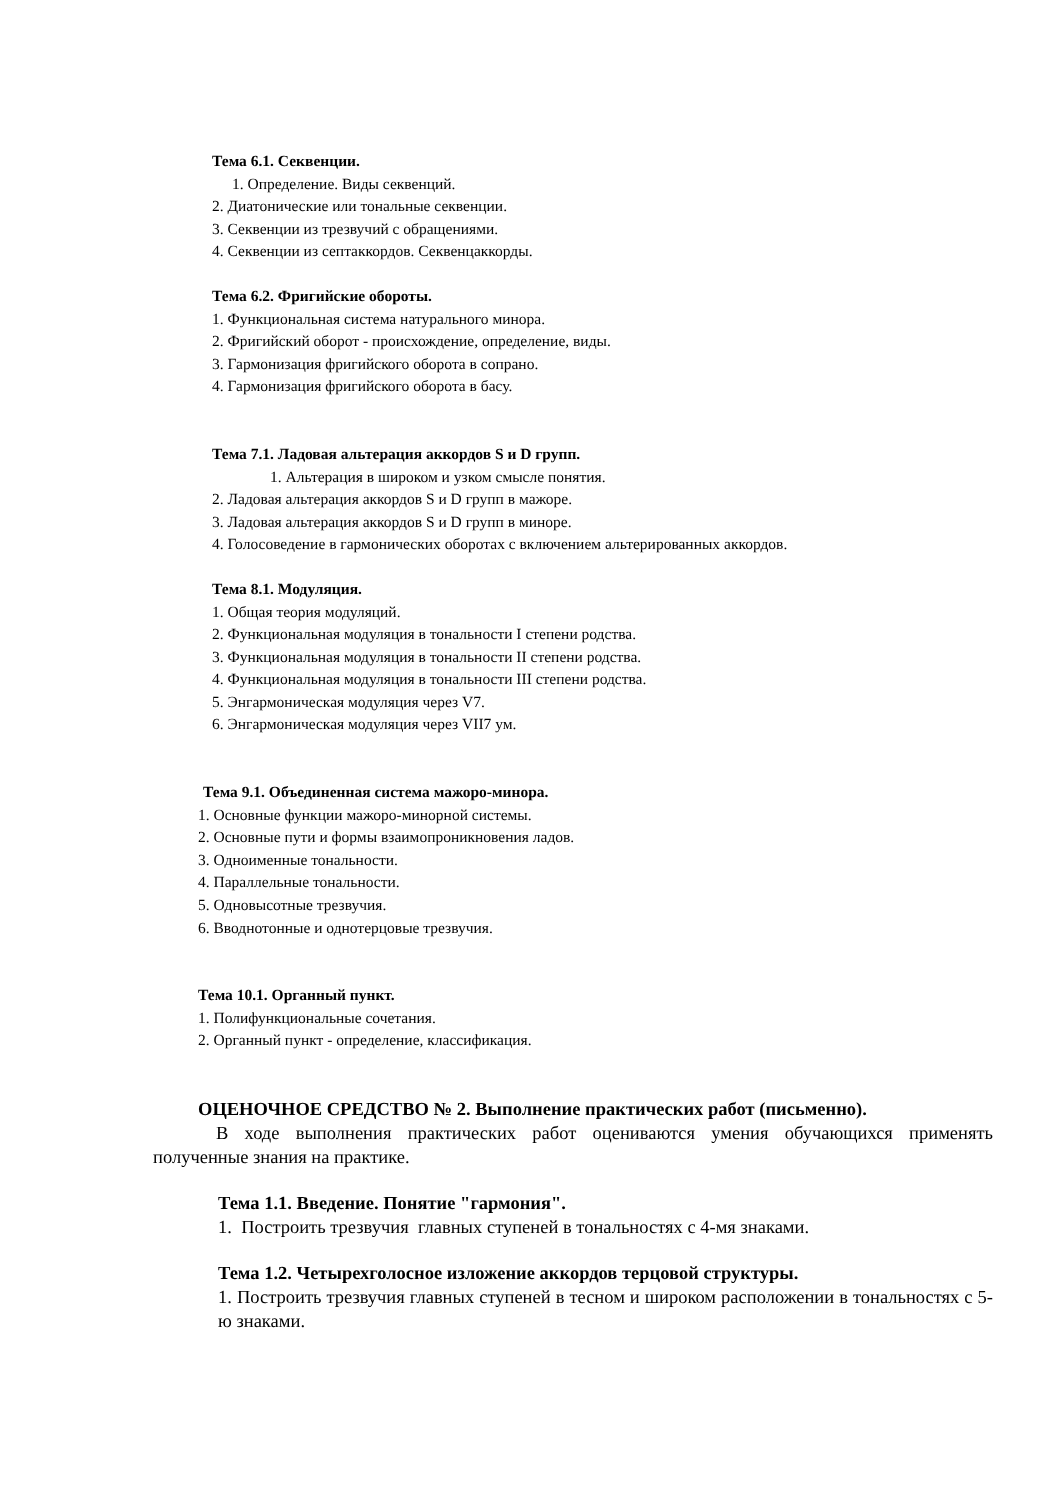Тема 6.1. Секвенции.
1. Определение. Виды секвенций.
2. Диатонические или тональные секвенции.
3. Секвенции из трезвучий с обращениями.
4. Секвенции из септаккордов. Секвенцаккорды.
Тема 6.2. Фригийские обороты.
1. Функциональная система натурального минора.
2. Фригийский оборот - происхождение, определение, виды.
3. Гармонизация фригийского оборота в сопрано.
4. Гармонизация фригийского оборота в басу.
Тема 7.1. Ладовая альтерация аккордов S и D групп.
1. Альтерация в широком и узком смысле понятия.
2. Ладовая альтерация аккордов S и D групп в мажоре.
3. Ладовая альтерация аккордов S и D групп в миноре.
4. Голосоведение в гармонических оборотах с включением альтерированных аккордов.
Тема 8.1. Модуляция.
1. Общая теория модуляций.
2. Функциональная модуляция в тональности I степени родства.
3. Функциональная модуляция в тональности II степени родства.
4. Функциональная модуляция в тональности III степени родства.
5. Энгармоническая модуляция через V7.
6. Энгармоническая модуляция через VII7 ум.
Тема 9.1. Объединенная система мажоро-минора.
1. Основные функции мажоро-минорной системы.
2. Основные пути и формы взаимопроникновения ладов.
3. Одноименные тональности.
4. Параллельные тональности.
5. Одновысотные трезвучия.
6. Вводнотонные и однотерцовые трезвучия.
Тема 10.1. Органный пункт.
1. Полифункциональные сочетания.
2. Органный пункт - определение, классификация.
ОЦЕНОЧНОЕ СРЕДСТВО № 2. Выполнение практических работ (письменно).
В ходе выполнения практических работ оцениваются умения обучающихся применять полученные знания на практике.
Тема 1.1. Введение. Понятие "гармония".
1. Построить трезвучия главных ступеней в тональностях с 4-мя знаками.
Тема 1.2. Четырехголосное изложение аккордов терцовой структуры.
1. Построить трезвучия главных ступеней в тесном и широком расположении в тональностях с 5-ю знаками.